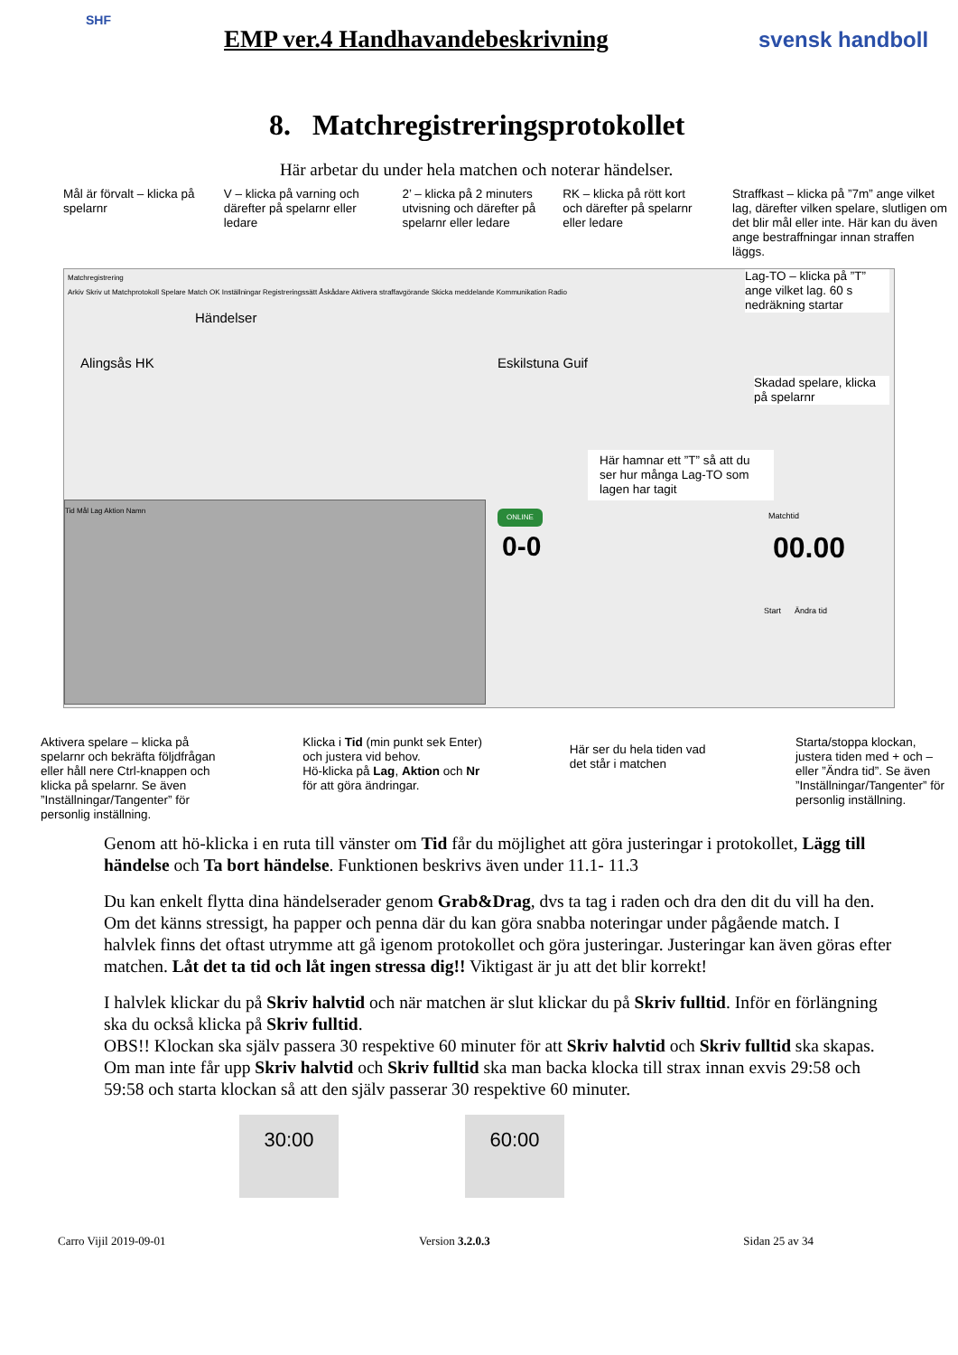SHF
EMP ver.4 Handhavandebeskrivning
svensk handboll
8. Matchregistreringsprotokollet
Här arbetar du under hela matchen och noterar händelser.
Mål är förvalt – klicka på spelarnr
V – klicka på varning och därefter på spelarnr eller ledare
2’ – klicka på 2 minuters utvisning och därefter på spelarnr eller ledare
RK – klicka på rött kort och därefter på spelarnr eller ledare
Straffkast – klicka på ”7m” ange vilket lag, därefter vilken spelare, slutligen om det blir mål eller inte. Här kan du även ange bestraffningar innan straffen läggs.
Matchregistrering
Arkiv Skriv ut Matchprotokoll Spelare Match OK Inställningar Registreringssätt Åskådare Aktivera straffavgörande Skicka meddelande Kommunikation Radio
Händelser
Alingsås HK Eskilstuna Guif
Lag-TO – klicka på ”T” ange vilket lag. 60 s nedräkning startar
Skadad spelare, klicka på spelarnr
Här hamnar ett ”T” så att du ser hur många Lag-TO som lagen har tagit
Tid Mål Lag Aktion Namn ONLINE
0-0
Matchtid
00.00
Start Ändra tid
Aktivera spelare – klicka på spelarnr och bekräfta följdfrågan eller håll nere Ctrl-knappen och klicka på spelarnr. Se även ”Inställningar/Tangenter” för personlig inställning.
Klicka i Tid (min punkt sek Enter) och justera vid behov.
Hö-klicka på Lag, Aktion och Nr för att göra ändringar.
Här ser du hela tiden vad det står i matchen
Starta/stoppa klockan, justera tiden med + och – eller ”Ändra tid”. Se även ”Inställningar/Tangenter” för personlig inställning.
Genom att hö-klicka i en ruta till vänster om Tid får du möjlighet att göra justeringar i protokollet, Lägg till händelse och Ta bort händelse. Funktionen beskrivs även under 11.1- 11.3
Du kan enkelt flytta dina händelserader genom Grab&Drag, dvs ta tag i raden och dra den dit du vill ha den.
Om det känns stressigt, ha papper och penna där du kan göra snabba noteringar under pågående match. I halvlek finns det oftast utrymme att gå igenom protokollet och göra justeringar. Justeringar kan även göras efter matchen. Låt det ta tid och låt ingen stressa dig!! Viktigast är ju att det blir korrekt!
I halvlek klickar du på Skriv halvtid och när matchen är slut klickar du på Skriv fulltid. Inför en förlängning ska du också klicka på Skriv fulltid.
OBS!! Klockan ska själv passera 30 respektive 60 minuter för att Skriv halvtid och Skriv fulltid ska skapas.
Om man inte får upp Skriv halvtid och Skriv fulltid ska man backa klocka till strax innan exvis 29:58 och 59:58 och starta klockan så att den själv passerar 30 respektive 60 minuter.
30:00 60:00
Carro Vijil 2019-09-01 Version 3.2.0.3 Sidan 25 av 34